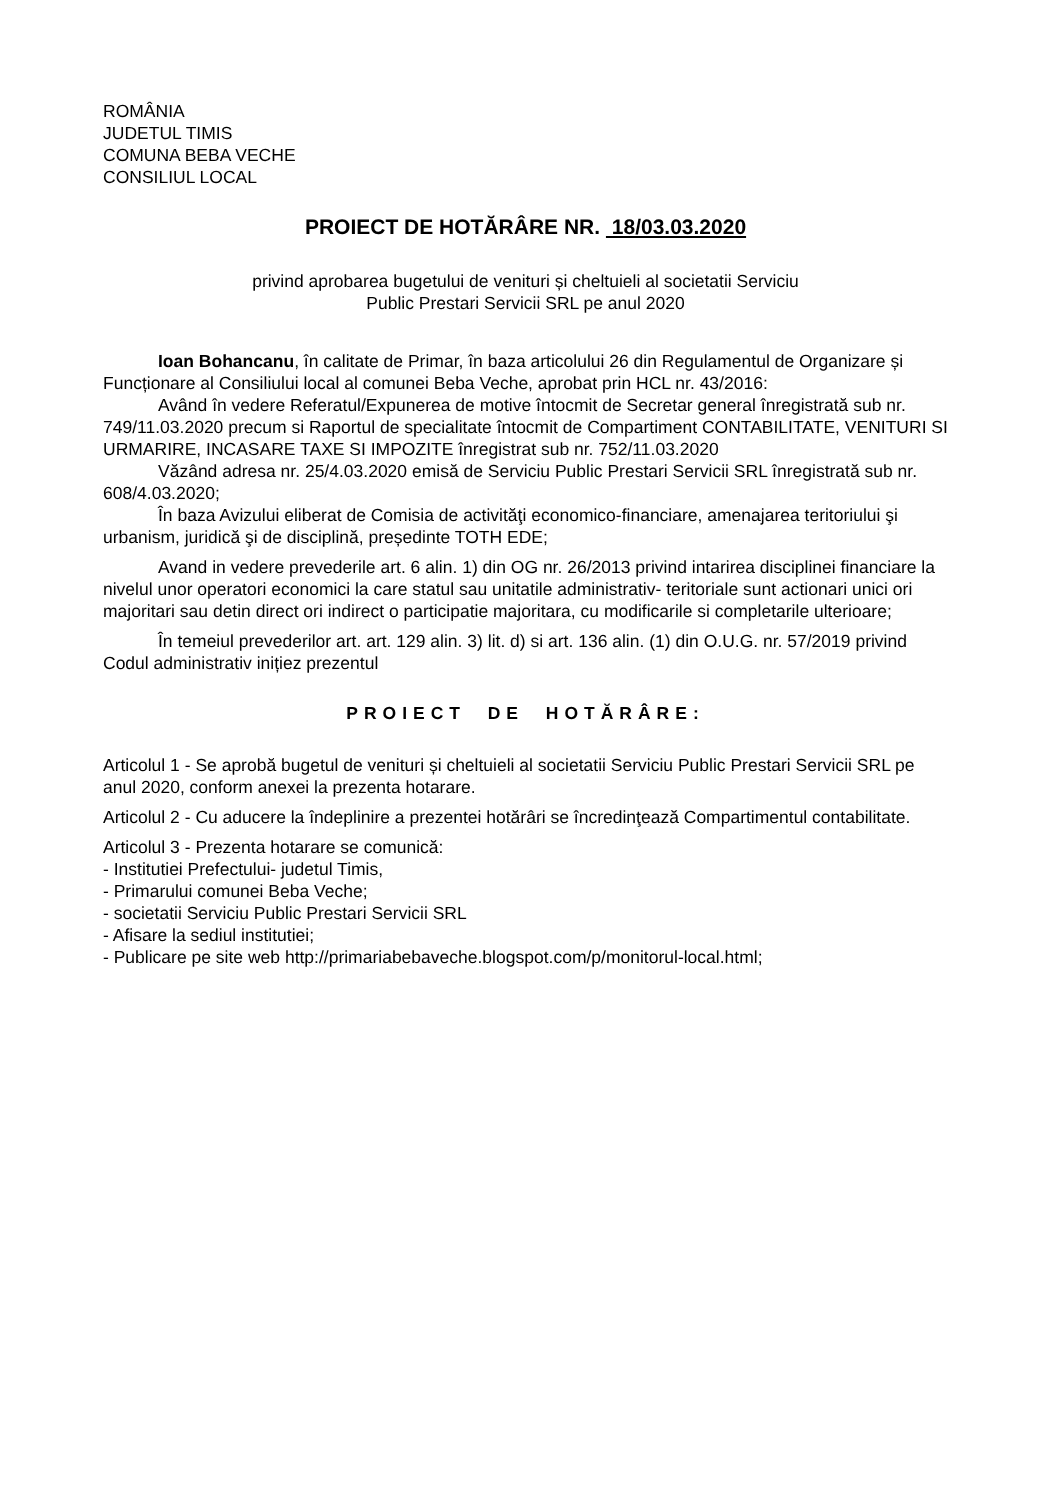ROMÂNIA
JUDETUL TIMIS
COMUNA BEBA VECHE
CONSILIUL LOCAL
PROIECT DE HOTĂRÂRE NR. 18/03.03.2020
privind aprobarea bugetului de venituri și cheltuieli al societatii Serviciu
Public Prestari Servicii SRL pe anul 2020
Ioan Bohancanu, în calitate de Primar, în baza articolului 26 din Regulamentul de Organizare și Funcționare al Consiliului local al comunei Beba Veche, aprobat prin HCL nr. 43/2016:
Având în vedere Referatul/Expunerea de motive întocmit de Secretar general înregistrată sub nr. 749/11.03.2020 precum si Raportul de specialitate întocmit de Compartiment CONTABILITATE, VENITURI SI URMARIRE, INCASARE TAXE SI IMPOZITE înregistrat sub nr. 752/11.03.2020
Văzând adresa nr. 25/4.03.2020 emisă de Serviciu Public Prestari Servicii SRL înregistrată sub nr. 608/4.03.2020;
În baza Avizului eliberat de Comisia de activităţi economico-financiare, amenajarea teritoriului şi urbanism, juridică şi de disciplină, președinte TOTH EDE;
Avand in vedere prevederile art. 6 alin. 1) din OG nr. 26/2013 privind intarirea disciplinei financiare la nivelul unor operatori economici la care statul sau unitatile administrativ- teritoriale sunt actionari unici ori majoritari sau detin direct ori indirect o participatie majoritara, cu modificarile si completarile ulterioare;
În temeiul prevederilor art. art. 129 alin. 3) lit. d) si art. 136 alin. (1) din O.U.G. nr. 57/2019 privind Codul administrativ inițiez prezentul
PROIECT DE HOTĂRÂRE:
Articolul 1 - Se aprobă bugetul de venituri și cheltuieli al societatii Serviciu Public Prestari Servicii SRL pe anul 2020, conform anexei la prezenta hotarare.
Articolul 2 - Cu aducere la îndeplinire a prezentei hotărâri se încredinţează Compartimentul contabilitate.
Articolul 3 - Prezenta hotarare se comunică:
- Institutiei Prefectului- judetul Timis,
- Primarului comunei Beba Veche;
- societatii Serviciu Public Prestari Servicii SRL
- Afisare la sediul institutiei;
- Publicare pe site web http://primariabebaveche.blogspot.com/p/monitorul-local.html;